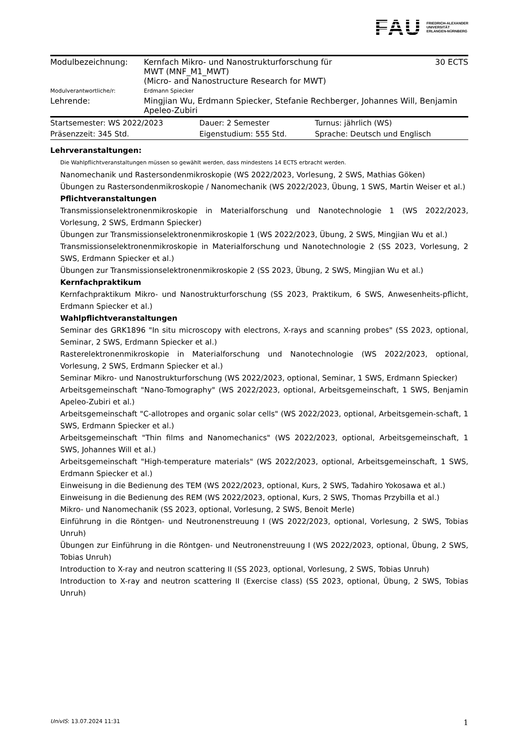FAU FRIEDRICH-ALEXANDER
UNIVERSITÄT
ERLANGEN-NÜRNBERG
| Modulbezeichnung: | Kernfach Mikro- und Nanostrukturforschung für MWT (MNF_M1_MWT) (Micro- and Nanostructure Research for MWT) | 30 ECTS |
| Modulverantwortliche/r: | Erdmann Spiecker | |
| Lehrende: | Mingjian Wu, Erdmann Spiecker, Stefanie Rechberger, Johannes Will, Benjamin Apeleo-Zubiri | |
| Startsemester: WS 2022/2023 | Dauer: 2 Semester | Turnus: jährlich (WS) |
| Präsenzzeit: 345 Std. | Eigenstudium: 555 Std. | Sprache: Deutsch und Englisch |
Lehrveranstaltungen:
Die Wahlpflichtveranstaltungen müssen so gewählt werden, dass mindestens 14 ECTS erbracht werden.
Nanomechanik und Rastersondenmikroskopie (WS 2022/2023, Vorlesung, 2 SWS, Mathias Göken)
Übungen zu Rastersondenmikroskopie / Nanomechanik (WS 2022/2023, Übung, 1 SWS, Martin Weiser et al.)
Pflichtveranstaltungen
Transmissionselektronenmikroskopie in Materialforschung und Nanotechnologie 1 (WS 2022/2023, Vorlesung, 2 SWS, Erdmann Spiecker)
Übungen zur Transmissionselektronenmikroskopie 1 (WS 2022/2023, Übung, 2 SWS, Mingjian Wu et al.)
Transmissionselektronenmikroskopie in Materialforschung und Nanotechnologie 2 (SS 2023, Vorlesung, 2 SWS, Erdmann Spiecker et al.)
Übungen zur Transmissionselektronenmikroskopie 2 (SS 2023, Übung, 2 SWS, Mingjian Wu et al.)
Kernfachpraktikum
Kernfachpraktikum Mikro- und Nanostrukturforschung (SS 2023, Praktikum, 6 SWS, Anwesenheits-pflicht, Erdmann Spiecker et al.)
Wahlpflichtveranstaltungen
Seminar des GRK1896 "In situ microscopy with electrons, X-rays and scanning probes" (SS 2023, optional, Seminar, 2 SWS, Erdmann Spiecker et al.)
Rasterelektronenmikroskopie in Materialforschung und Nanotechnologie (WS 2022/2023, optional, Vorlesung, 2 SWS, Erdmann Spiecker et al.)
Seminar Mikro- und Nanostrukturforschung (WS 2022/2023, optional, Seminar, 1 SWS, Erdmann Spiecker)
Arbeitsgemeinschaft "Nano-Tomography" (WS 2022/2023, optional, Arbeitsgemeinschaft, 1 SWS, Benjamin Apeleo-Zubiri et al.)
Arbeitsgemeinschaft "C-allotropes and organic solar cells" (WS 2022/2023, optional, Arbeitsgemein-schaft, 1 SWS, Erdmann Spiecker et al.)
Arbeitsgemeinschaft "Thin films and Nanomechanics" (WS 2022/2023, optional, Arbeitsgemeinschaft, 1 SWS, Johannes Will et al.)
Arbeitsgemeinschaft "High-temperature materials" (WS 2022/2023, optional, Arbeitsgemeinschaft, 1 SWS, Erdmann Spiecker et al.)
Einweisung in die Bedienung des TEM (WS 2022/2023, optional, Kurs, 2 SWS, Tadahiro Yokosawa et al.)
Einweisung in die Bedienung des REM (WS 2022/2023, optional, Kurs, 2 SWS, Thomas Przybilla et al.)
Mikro- und Nanomechanik (SS 2023, optional, Vorlesung, 2 SWS, Benoit Merle)
Einführung in die Röntgen- und Neutronenstreuung I (WS 2022/2023, optional, Vorlesung, 2 SWS, Tobias Unruh)
Übungen zur Einführung in die Röntgen- und Neutronenstreuung I (WS 2022/2023, optional, Übung, 2 SWS, Tobias Unruh)
Introduction to X-ray and neutron scattering II (SS 2023, optional, Vorlesung, 2 SWS, Tobias Unruh)
Introduction to X-ray and neutron scattering II (Exercise class) (SS 2023, optional, Übung, 2 SWS, Tobias Unruh)
UnivIS: 13.07.2024 11:31 1